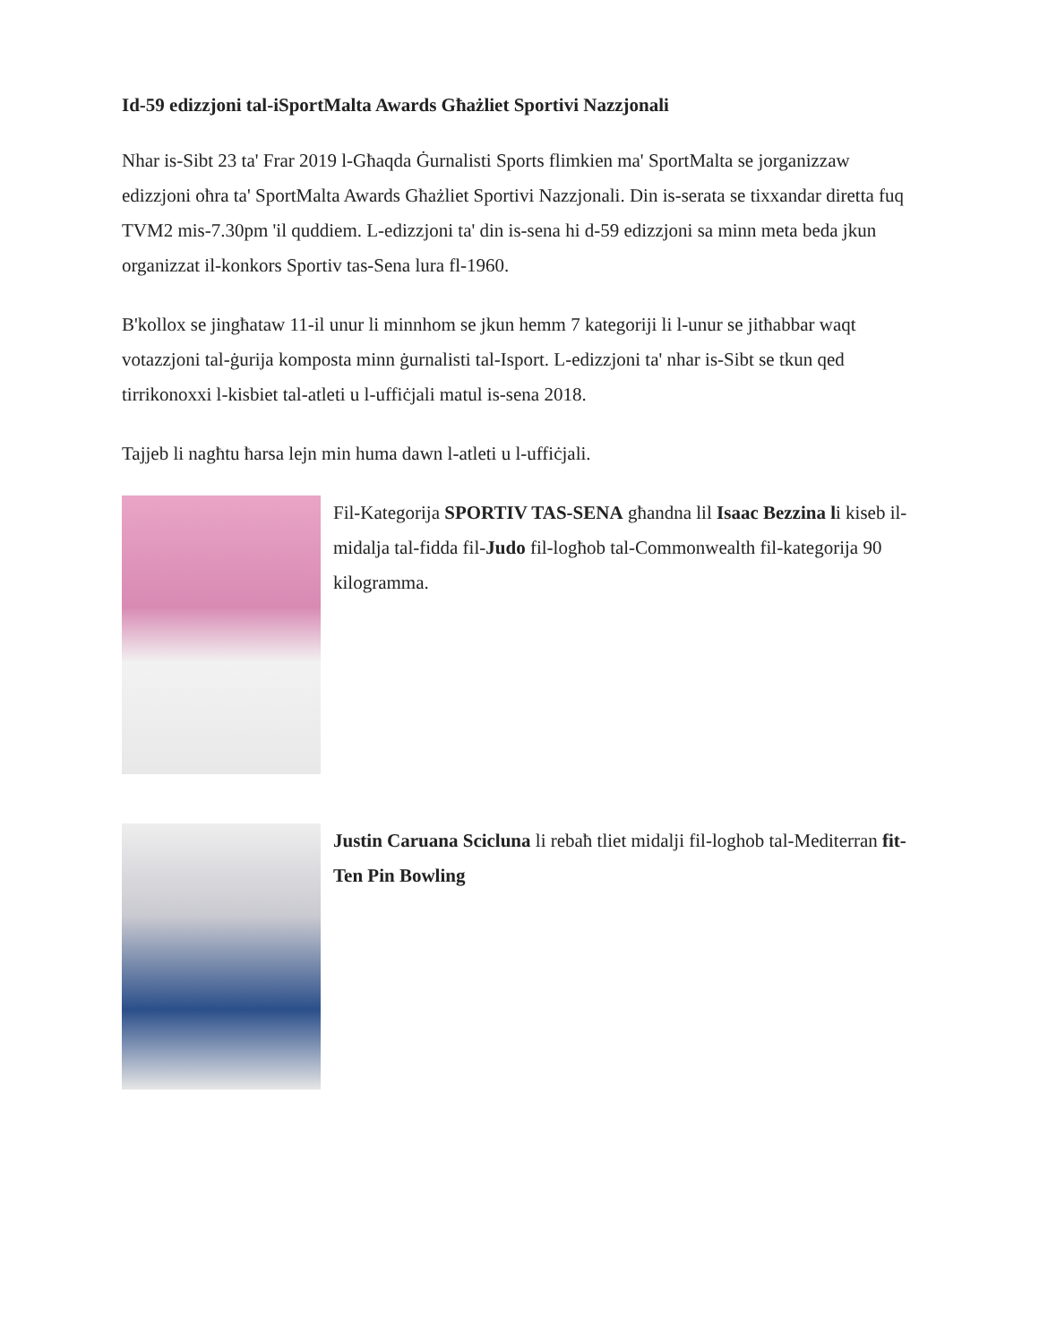Id-59 edizzjoni tal-iSportMalta Awards Għażliet Sportivi Nazzjonali
Nhar is-Sibt 23 ta' Frar 2019 l-Għaqda Ġurnalisti Sports flimkien ma' SportMalta se jorganizzaw edizzjoni oħra ta' SportMalta Awards Għażliet Sportivi Nazzjonali. Din is-serata se tixxandar diretta fuq TVM2 mis-7.30pm 'il quddiem. L-edizzjoni ta' din is-sena hi d-59 edizzjoni sa minn meta beda jkun organizzat il-konkors Sportiv tas-Sena lura fl-1960.
B'kollox se jingħataw 11-il unur li minnhom se jkun hemm 7 kategoriji li l-unur se jitħabbar waqt votazzjoni tal-ġurija komposta minn ġurnalisti tal-Isport. L-edizzjoni ta' nhar is-Sibt se tkun qed tirrikonoxxi l-kisbiet tal-atleti u l-uffiċjali matul is-sena 2018.
Tajjeb li nagħtu ħarsa lejn min huma dawn l-atleti u l-uffiċjali.
Fil-Kategorija SPORTIV TAS-SENA għandna lil Isaac Bezzina li kiseb il-midalja tal-fidda fil-Judo fil-logħob tal-Commonwealth fil-kategorija 90 kilogramma.
Justin Caruana Scicluna li rebaħ tliet midalji fil-loghob tal-Mediterran fit-Ten Pin Bowling